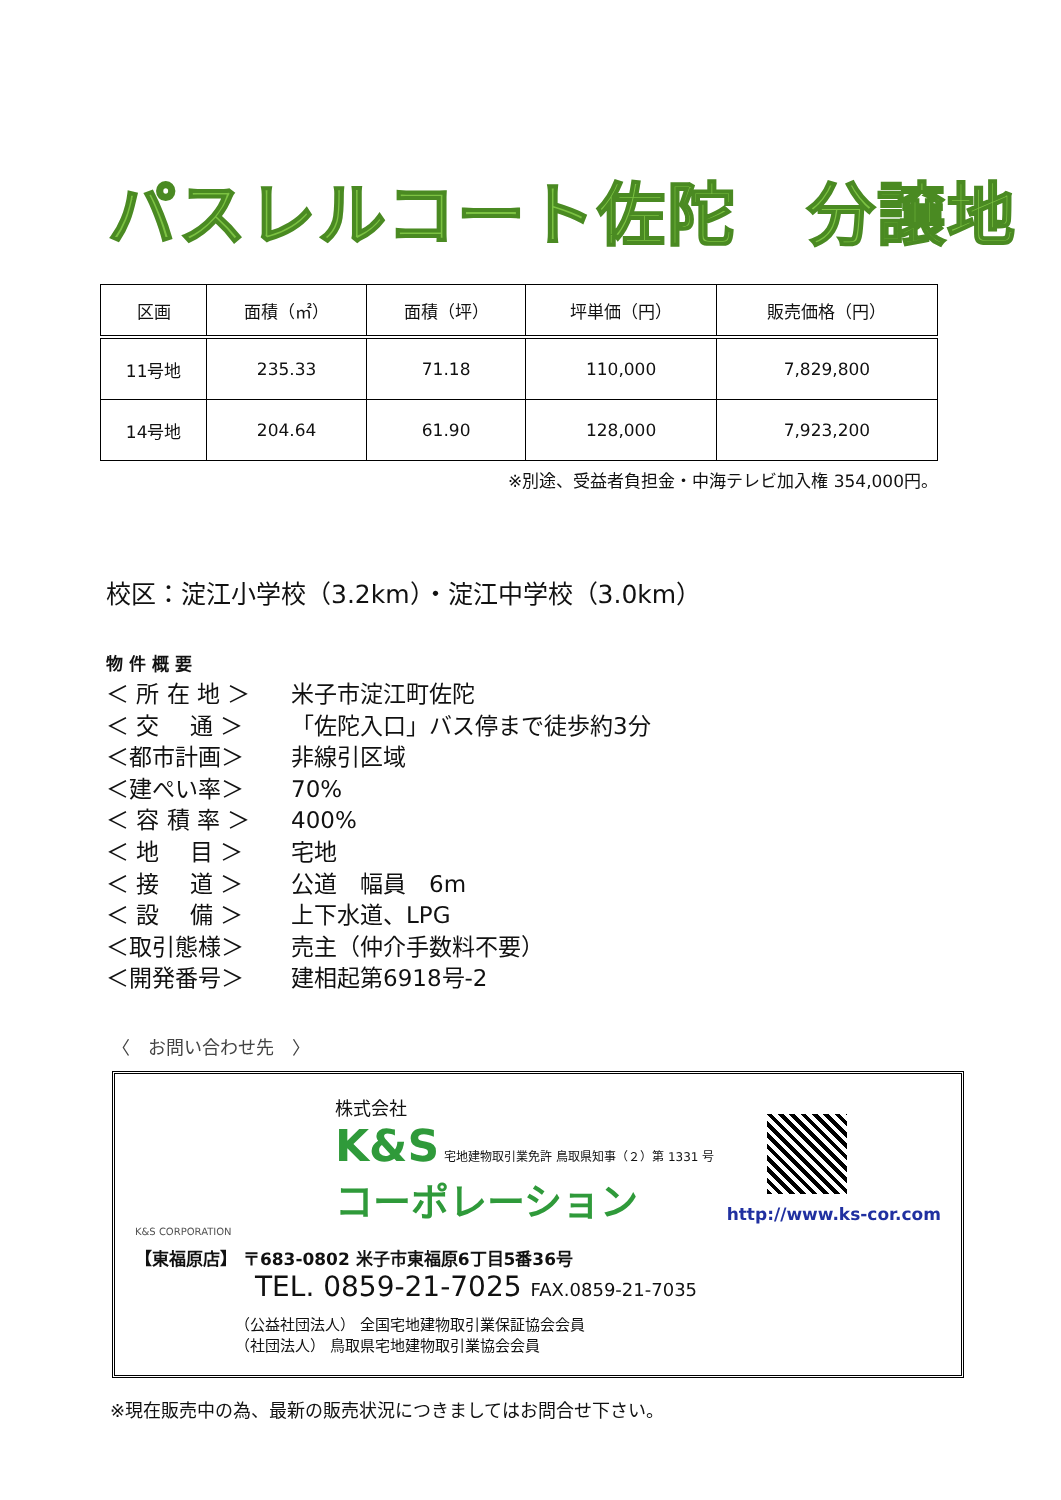パスレルコート佐陀　分譲地
| 区画 | 面積（㎡） | 面積（坪） | 坪単価（円） | 販売価格（円） |
| --- | --- | --- | --- | --- |
| 11号地 | 235.33 | 71.18 | 110,000 | 7,829,800 |
| 14号地 | 204.64 | 61.90 | 128,000 | 7,923,200 |
※別途、受益者負担金・中海テレビ加入権 354,000円。
校区：淀江小学校（3.2km）・淀江中学校（3.0km）
物 件 概 要
＜ 所 在 地 ＞ 米子市淀江町佐陀
＜ 交　 通 ＞ 「佐陀入口」バス停まで徒歩約3分
＜都市計画＞ 非線引区域
＜建ぺい率＞ 70%
＜ 容 積 率 ＞ 400%
＜ 地　 目 ＞ 宅地
＜ 接　 道 ＞ 公道　幅員　6m
＜ 設　 備 ＞ 上下水道、LPG
＜取引態様＞ 売主（仲介手数料不要）
＜開発番号＞ 建相起第6918号-2
〈　お問い合わせ先　〉
株式会社
K&S 宅地建物取引業免許 鳥取県知事（２）第 1331 号
コーポレーション
K&S CORPORATION
【東福原店】 〒683-0802 米子市東福原6丁目5番36号
TEL. 0859-21-7025 FAX.0859-21-7035
（公益社団法人） 全国宅地建物取引業保証協会会員
（社団法人） 鳥取県宅地建物取引業協会会員
http://www.ks-cor.com
※現在販売中の為、最新の販売状況につきましてはお問合せ下さい。